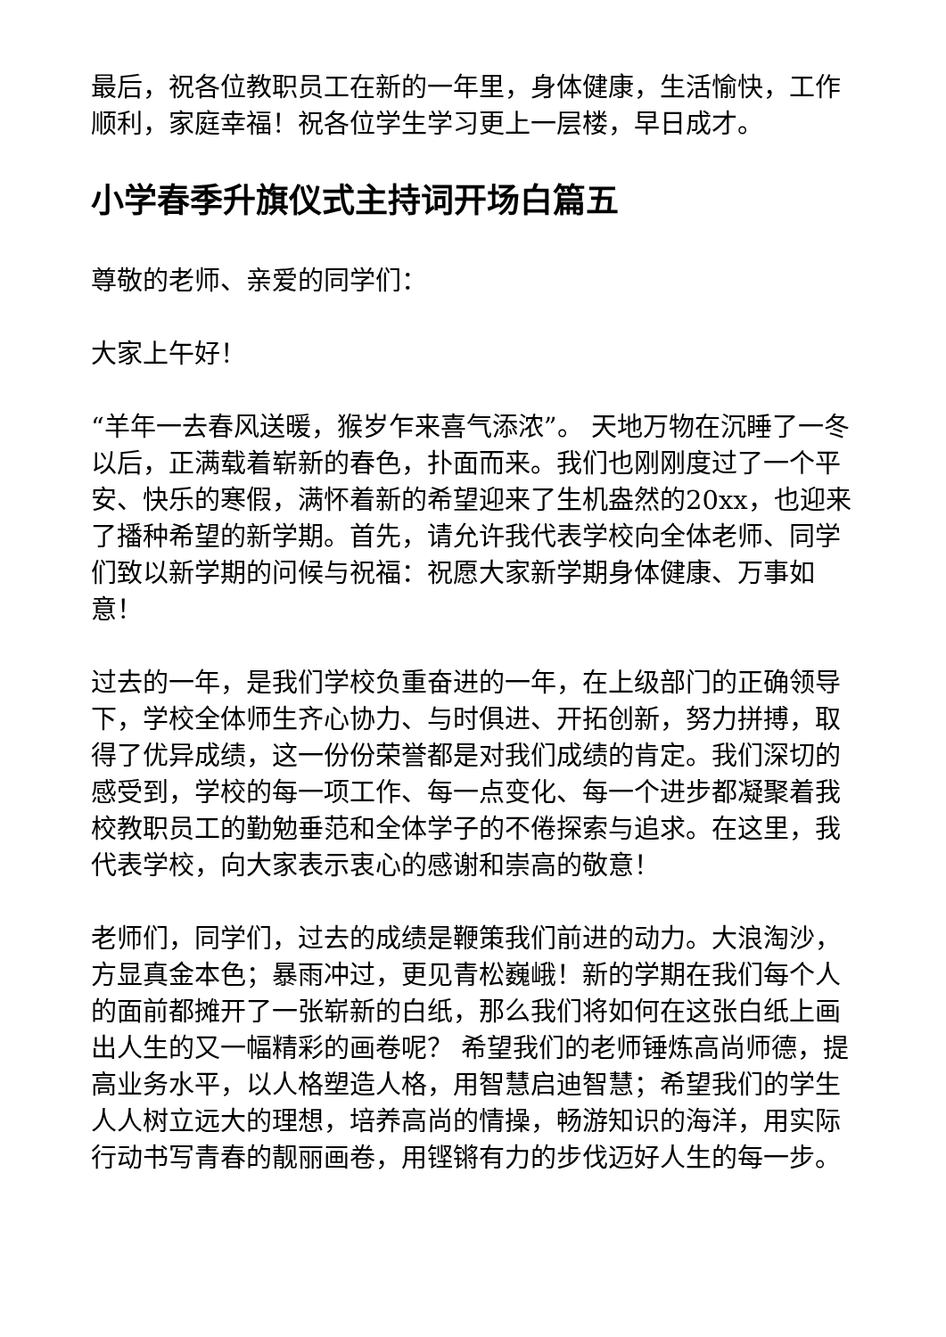最后，祝各位教职员工在新的一年里，身体健康，生活愉快，工作顺利，家庭幸福！祝各位学生学习更上一层楼，早日成才。
小学春季升旗仪式主持词开场白篇五
尊敬的老师、亲爱的同学们：
大家上午好！
“羊年一去春风送暖，猴岁乍来喜气添浓”。 天地万物在沉睡了一冬以后，正满载着崭新的春色，扑面而来。我们也刚刚度过了一个平安、快乐的寒假，满怀着新的希望迎来了生机盎然的20xx，也迎来了播种希望的新学期。首先，请允许我代表学校向全体老师、同学们致以新学期的问候与祝福：祝愿大家新学期身体健康、万事如意！
过去的一年，是我们学校负重奋进的一年，在上级部门的正确领导下，学校全体师生齐心协力、与时俱进、开拓创新，努力拼搏，取得了优异成绩，这一份份荣誉都是对我们成绩的肯定。我们深切的感受到，学校的每一项工作、每一点变化、每一个进步都凝聚着我校教职员工的勤勉垂范和全体学子的不倦探索与追求。在这里，我代表学校，向大家表示衷心的感谢和崇高的敬意！
老师们，同学们，过去的成绩是鞭策我们前进的动力。大浪淘沙，方显真金本色；暴雨冲过，更见青松巍峨！新的学期在我们每个人的面前都摊开了一张崭新的白纸，那么我们将如何在这张白纸上画出人生的又一幅精彩的画卷呢？ 希望我们的老师锤炼高尚师德，提高业务水平，以人格塑造人格，用智慧启迪智慧；希望我们的学生人人树立远大的理想，培养高尚的情操，畅游知识的海洋，用实际行动书写青春的靓丽画卷，用铿锵有力的步伐迈好人生的每一步。